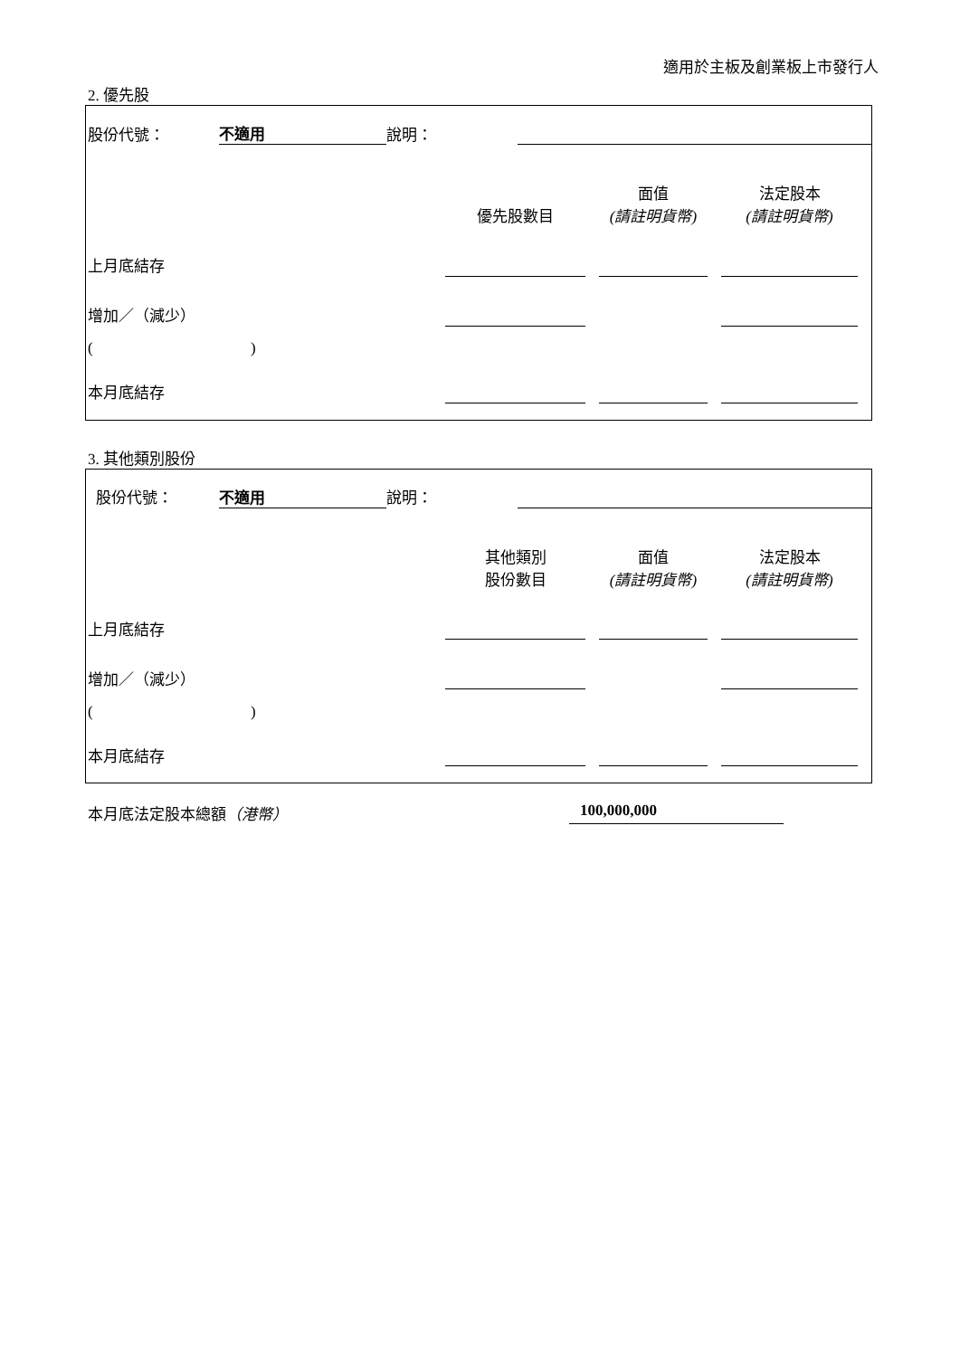適用於主板及創業板上市發行人
2. 優先股
| 股份代號： | 不適用 | 說明： | |
| | 優先股數目 | | 面值 (請註明貨幣) | | 法定股本 (請註明貨幣) | |
| 上月底結存 | | | | | | |
| 增加／（減少） | | | | | | |
| ( ) | | | | | | |
| 本月底結存 | | | | | | |
3. 其他類別股份
| 股份代號： | 不適用 | 說明： | |
| | 其他類別 股份數目 | | 面值 (請註明貨幣) | | 法定股本 (請註明貨幣) | |
| 上月底結存 | | | | | | |
| 增加／（減少） | | | | | | |
| ( ) | | | | | | |
| 本月底結存 | | | | | | |
本月底法定股本總額（港幣） 100,000,000